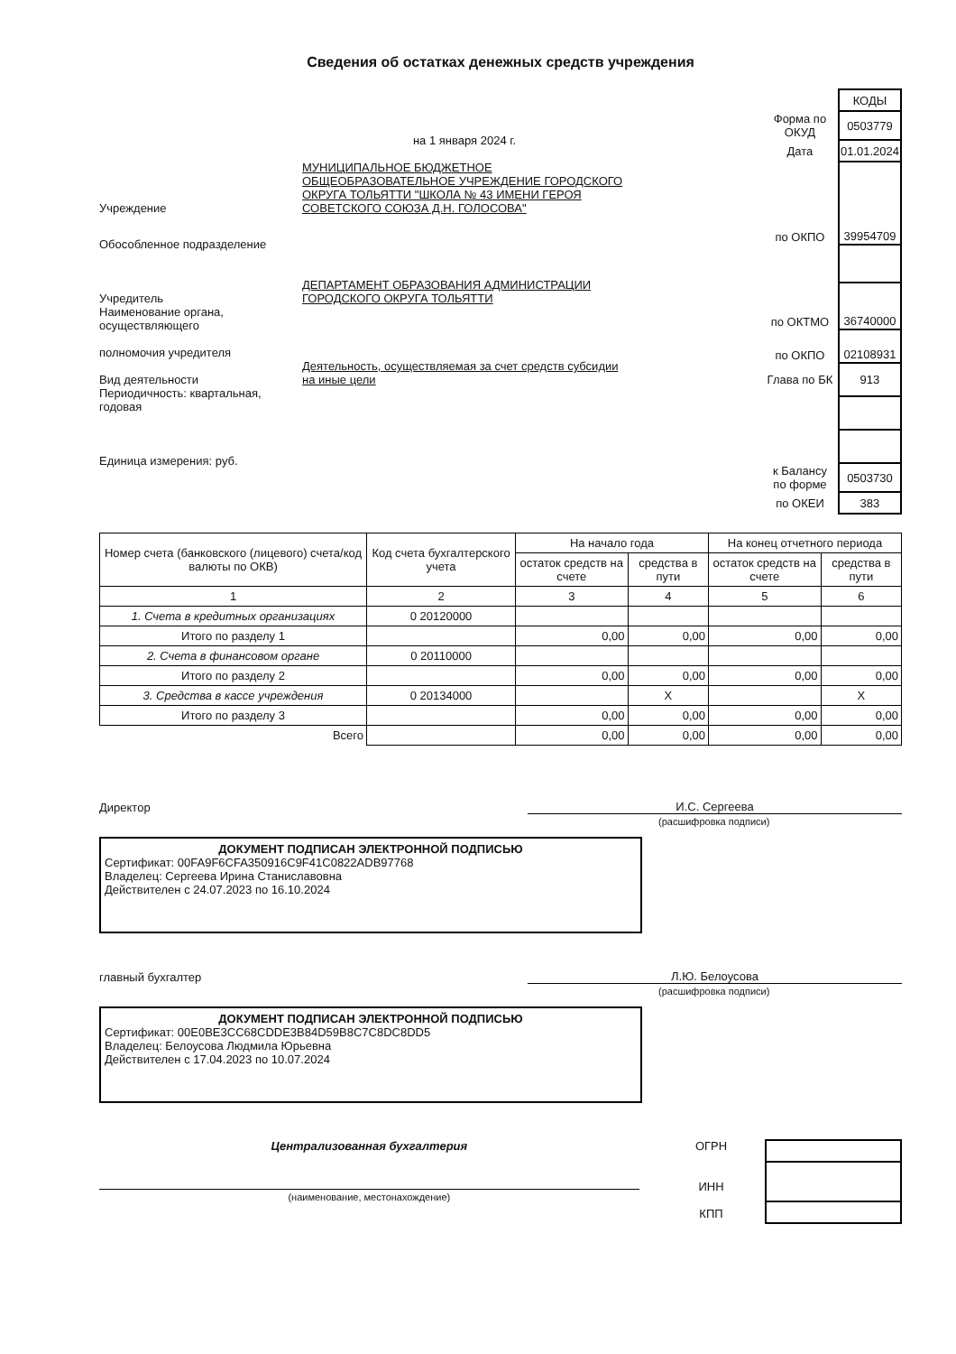Сведения об остатках денежных средств учреждения
на 1 января 2024 г.
Учреждение МУНИЦИПАЛЬНОЕ БЮДЖЕТНОЕ ОБЩЕОБРАЗОВАТЕЛЬНОЕ УЧРЕЖДЕНИЕ ГОРОДСКОГО ОКРУГА ТОЛЬЯТТИ "ШКОЛА № 43 ИМЕНИ ГЕРОЯ СОВЕТСКОГО СОЮЗА Д.Н. ГОЛОСОВА"
Обособленное подразделение
Учредитель ДЕПАРТАМЕНТ ОБРАЗОВАНИЯ АДМИНИСТРАЦИИ ГОРОДСКОГО ОКРУГА ТОЛЬЯТТИ
Наименование органа, осуществляющего
полномочия учредителя
Вид деятельности Деятельность, осуществляемая за счет средств субсидии на иные цели
Периодичность: квартальная, годовая
Единица измерения: руб.
| | КОДЫ |
| Форма по ОКУД | 0503779 |
| Дата | 01.01.2024 |
| по ОКПО | 39954709 |
| по ОКТМО | 36740000 |
| по ОКПО | 02108931 |
| Глава по БК | 913 |
| к Балансу по форме | 0503730 |
| по ОКЕИ | 383 |
| Номер счета (банковского (лицевого) счета/код валюты по ОКВ) | Код счета бухгалтерского учета | На начало года | | На конец отчетного периода | |
| --- | --- | --- | --- | --- | --- |
| | | остаток средств на счете | средства в пути | остаток средств на счете | средства в пути |
| 1 | 2 | 3 | 4 | 5 | 6 |
| 1. Счета в кредитных организациях | 0 20120000 | | | | |
| Итого по разделу 1 | | 0,00 | 0,00 | 0,00 | 0,00 |
| 2. Счета в финансовом органе | 0 20110000 | | | | |
| Итого по разделу 2 | | 0,00 | 0,00 | 0,00 | 0,00 |
| 3. Средства в кассе учреждения | 0 20134000 | | X | | X |
| Итого по разделу 3 | | 0,00 | 0,00 | 0,00 | 0,00 |
| Всего | | 0,00 | 0,00 | 0,00 | 0,00 |
Директор
И.С. Сергеева
(расшифровка подписи)
ДОКУМЕНТ ПОДПИСАН ЭЛЕКТРОННОЙ ПОДПИСЬЮ
Сертификат: 00FA9F6CFA350916C9F41C0822ADB97768
Владелец: Сергеева Ирина Станиславовна
Действителен с 24.07.2023 по 16.10.2024
главный бухгалтер
Л.Ю. Белоусова
(расшифровка подписи)
ДОКУМЕНТ ПОДПИСАН ЭЛЕКТРОННОЙ ПОДПИСЬЮ
Сертификат: 00E0BE3CC68CDDE3B84D59B8C7C8DC8DD5
Владелец: Белоусова Людмила Юрьевна
Действителен с 17.04.2023 по 10.07.2024
Централизованная бухгалтерия
(наименование, местонахождение)
ОГРН
ИНН
КПП